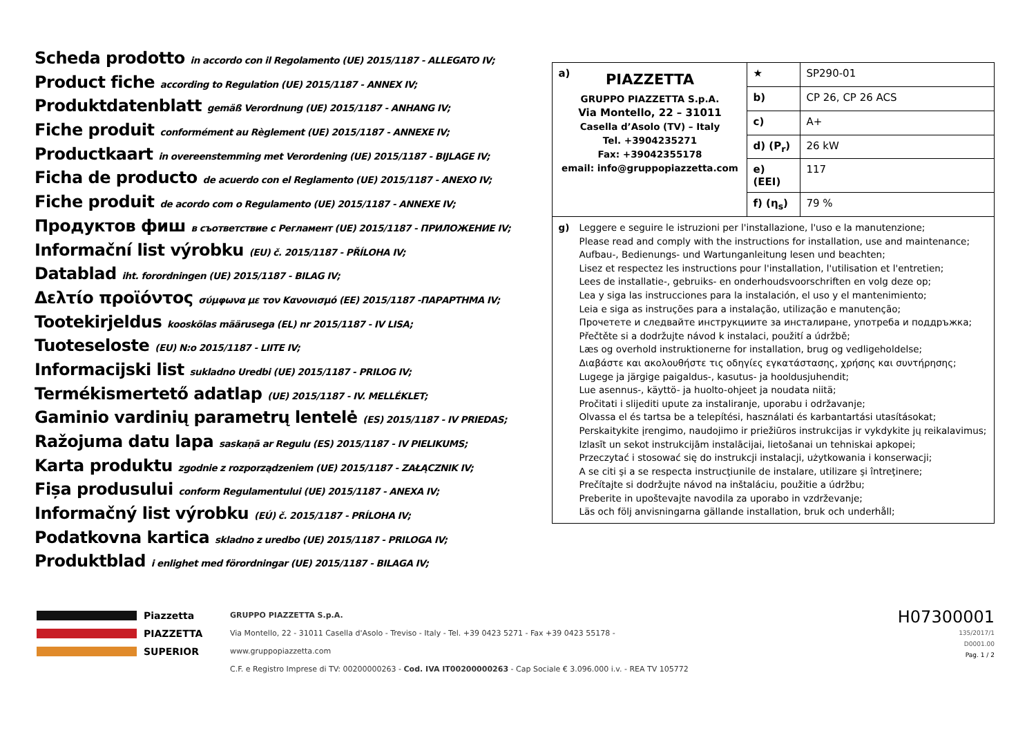Scheda prodotto in accordo con il Regolamento (UE) 2015/1187 - ALLEGATO IV;
Product fiche according to Regulation (UE) 2015/1187 - ANNEX IV;
Produktdatenblatt gemäß Verordnung (UE) 2015/1187 - ANHANG IV;
Fiche produit conformément au Règlement (UE) 2015/1187 - ANNEXE IV;
Productkaart in overeenstemming met Verordening (UE) 2015/1187 - BIJLAGE IV;
Ficha de producto de acuerdo con el Reglamento (UE) 2015/1187 - ANEXO IV;
Fiche produit de acordo com o Regulamento (UE) 2015/1187 - ANNEXE IV;
Продуктов фиш в съответствие с Регламент (UE) 2015/1187 - ПРИЛОЖЕНИЕ IV;
Informační list výrobku (EU) č. 2015/1187 - PŘÍLOHA IV;
Datablad iht. forordningen (UE) 2015/1187 - BILAG IV;
Δελτίο προϊόντος σύμφωνα με τον Κανονισμό (ΕΕ) 2015/1187 -ΠΑΡΑΡΤΗΜΑ IV;
Tootekirjeldus kooskõlas määrusega (EL) nr 2015/1187 - IV LISA;
Tuoteseloste (EU) N:o 2015/1187 - LIITE IV;
Informacijski list sukladno Uredbi (UE) 2015/1187 - PRILOG IV;
Termékismertető adatlap (UE) 2015/1187 - IV. MELLÉKLET;
Gaminio vardinių parametrų lentelė (ES) 2015/1187 - IV PRIEDAS;
Ražojuma datu lapa saskaņā ar Regulu (ES) 2015/1187 - IV PIELIKUMS;
Karta produktu zgodnie z rozporządzeniem (UE) 2015/1187 - ZAŁĄCZNIK IV;
Fișa produsului conform Regulamentului (UE) 2015/1187 - ANEXA IV;
Informačný list výrobku (EÚ) č. 2015/1187 - PRÍLOHA IV;
Podatkovna kartica skladno z uredbo (UE) 2015/1187 - PRILOGA IV;
Produktblad i enlighet med förordningar (UE) 2015/1187 - BILAGA IV;
| a) PIAZZETTA GRUPPO PIAZZETTA S.p.A. Via Montello, 22 – 31011 Casella d’Asolo (TV) – Italy Tel. +3904235271 Fax: +39042355178 email: info@gruppopiazzetta.com | ★ | SP290-01 |
| | b) | CP 26, CP 26 ACS |
| | c) | A+ |
| | d) (P<sub>r</sub>) | 26 kW |
| | e) (EEI) | 117 |
| | f) (η<sub>s</sub>) | 79 % |
| g) Leggere e seguire le istruzioni per l'installazione, l'uso e la manutenzione; Please read and comply with the instructions for installation, use and maintenance; Aufbau-, Bedienungs- und Wartunganleitung lesen und beachten; Lisez et respectez les instructions pour l'installation, l'utilisation et l'entretien; Lees de installatie-, gebruiks- en onderhoudsvoorschriften en volg deze op; Lea y siga las instrucciones para la instalación, el uso y el mantenimiento; Leia e siga as instruções para a instalação, utilização e manutenção; Прочетете и следвайте инструкциите за инсталиране, употреба и поддръжка; Přečtěte si a dodržujte návod k instalaci, použití a údržbě; Læs og overhold instruktionerne for installation, brug og vedligeholdelse; Διαβάστε και ακολουθήστε τις οδηγίες εγκατάστασης, χρήσης και συντήρησης; Lugege ja järgige paigaldus-, kasutus- ja hooldusjuhendit; Lue asennus-, käyttö- ja huolto-ohjeet ja noudata niitä; Pročitati i slijediti upute za instaliranje, uporabu i održavanje; Olvassa el és tartsa be a telepítési, használati és karbantartási utasításokat; Perskaitykite įrengimo, naudojimo ir priežiūros instrukcijas ir vykdykite jų reikalavimus; Izlasīt un sekot instrukcijām instalācijai, lietošanai un tehniskai apkopei; Przeczytać i stosować się do instrukcji instalacji, użytkowania i konserwacji; A se citi şi a se respecta instrucţiunile de instalare, utilizare şi întreţinere; Prečítajte si dodržujte návod na inštaláciu, použitie a údržbu; Preberite in upoštevajte navodila za uporabo in vzdrževanje; Läs och följ anvisningarna gällande installation, bruk och underhåll; | | |
Piazzetta
PIAZZETTA
SUPERIOR
GRUPPO PIAZZETTA S.p.A.
Via Montello, 22 - 31011 Casella d'Asolo - Treviso - Italy - Tel. +39 0423 5271 - Fax +39 0423 55178 - www.gruppopiazzetta.com
C.F. e Registro Imprese di TV: 00200000263 - Cod. IVA IT00200000263 - Cap Sociale € 3.096.000 i.v. - REA TV 105772
H07300001
135/2017/1
D0001.00
Pag. 1 / 2